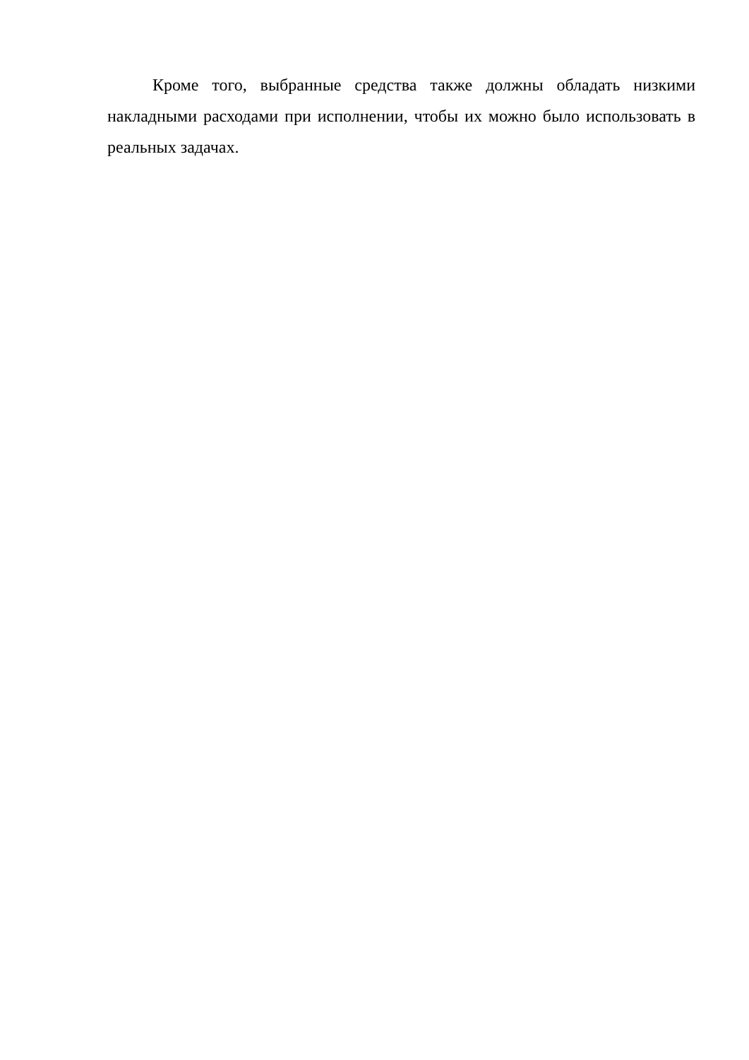Кроме того, выбранные средства также должны обладать низкими накладными расходами при исполнении, чтобы их можно было использовать в реальных задачах.